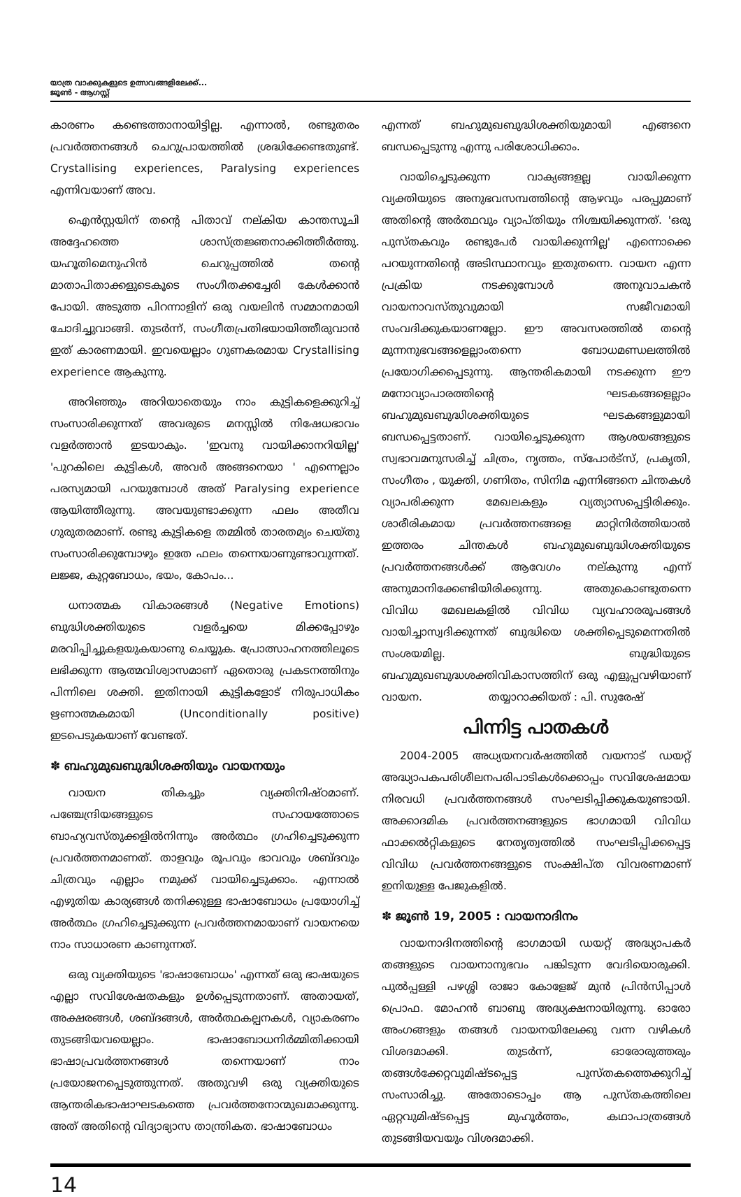യാത്ര വാക്കുകളുടെ ഉത്സവങ്ങളിലേക്ക്...
ജൂൺ - ആഗസ്റ്റ്
കാരണം കണ്ടെത്താനായിട്ടില്ല. എന്നാൽ, രണ്ടുതരം പ്രവർത്തനങ്ങൾ ചെറുപ്രായത്തിൽ ശ്രദ്ധിക്കേണ്ടതുണ്ട്. Crystallising experiences, Paralysing experiences എന്നിവയാണ് അവ.
ഐൻസ്റ്റയിന് തന്റെ പിതാവ് നല്കിയ കാന്തസൂചി അദ്ദേഹത്തെ ശാസ്ത്രജ്ഞനാക്കിത്തീർത്തു. യഹൂതിമെനുഹിൻ ചെറുപ്പത്തിൽ തന്റെ മാതാപിതാക്കളുടെകൂടെ സംഗീതക്കച്ചേരി കേൾക്കാൻ പോയി. അടുത്ത പിറന്നാളിന് ഒരു വയലിൻ സമ്മാനമായി ചോദിച്ചുവാങ്ങി. തുടർന്ന്, സംഗീതപ്രതിഭയായിത്തീരുവാൻ ഇത് കാരണമായി. ഇവയെല്ലാം ഗുണകരമായ Crystallising experience ആകുന്നു.
അറിഞ്ഞും അറിയാതെയും നാം കുട്ടികളെക്കുറിച്ച് സംസാരിക്കുന്നത് അവരുടെ മനസ്സിൽ നിഷേധഭാവം വളർത്താൻ ഇടയാകും. 'ഇവനു വായിക്കാനറിയില്ല' 'പുറകിലെ കുട്ടികൾ, അവർ അങ്ങനെയാ ' എന്നെല്ലാം പരസ്യമായി പറയുമ്പോൾ അത് Paralysing experience ആയിത്തീരുന്നു. അവയുണ്ടാക്കുന്ന ഫലം അതീവ ഗുരുതരമാണ്. രണ്ടു കുട്ടികളെ തമ്മിൽ താരതമ്യം ചെയ്തു സംസാരിക്കുമ്പോഴും ഇതേ ഫലം തന്നെയാണുണ്ടാവുന്നത്. ലജ്ജ, കുറ്റബോധം, ഭയം, കോപം...
ധനാത്മക വികാരങ്ങൾ (Negative Emotions) ബുദ്ധിശക്തിയുടെ വളർച്ചയെ മിക്കപ്പോഴും മരവിപ്പിച്ചുകളയുകയാണു ചെയ്യുക. പ്രോത്സാഹനത്തിലൂടെ ലഭിക്കുന്ന ആത്മവിശ്വാസമാണ് ഏതൊരു പ്രകടനത്തിനും പിന്നിലെ ശക്തി. ഇതിനായി കുട്ടികളോട് നിരുപാധികം ഋണാത്മകമായി (Unconditionally positive) ഇടപെടുകയാണ് വേണ്ടത്.
✽ ബഹുമുഖബുദ്ധിശക്തിയും വായനയും
വായന തികച്ചും വ്യക്തിനിഷ്ഠമാണ്. പഞ്ചേന്ദ്രിയങ്ങളുടെ സഹായത്തോടെ ബാഹ്യവസ്തുക്കളിൽനിന്നും അർത്ഥം ഗ്രഹിച്ചെടുക്കുന്ന പ്രവർത്തനമാണത്. താളവും രൂപവും ഭാവവും ശബ്ദവും ചിത്രവും എല്ലാം നമുക്ക് വായിച്ചെടുക്കാം. എന്നാൽ എഴുതിയ കാര്യങ്ങൾ തനിക്കുള്ള ഭാഷാബോധം പ്രയോഗിച്ച് അർത്ഥം ഗ്രഹിച്ചെടുക്കുന്ന പ്രവർത്തനമായാണ് വായനയെ നാം സാധാരണ കാണുന്നത്.
ഒരു വ്യക്തിയുടെ 'ഭാഷാബോധം' എന്നത് ഒരു ഭാഷയുടെ എല്ലാ സവിശേഷതകളും ഉൾപ്പെടുന്നതാണ്. അതായത്, അക്ഷരങ്ങൾ, ശബ്ദങ്ങൾ, അർത്ഥകല്പനകൾ, വ്യാകരണം തുടങ്ങിയവയെല്ലാം. ഭാഷാബോധനിർമ്മിതിക്കായി ഭാഷാപ്രവർത്തനങ്ങൾ തന്നെയാണ് നാം പ്രയോജനപ്പെടുത്തുന്നത്. അതുവഴി ഒരു വ്യക്തിയുടെ ആന്തരികഭാഷാഘടകത്തെ പ്രവർത്തനോന്മുഖമാക്കുന്നു. അത് അതിന്റെ വിദ്യാഭ്യാസ താന്ത്രികത. ഭാഷാബോധം
എന്നത് ബഹുമുഖബുദ്ധിശക്തിയുമായി എങ്ങനെ ബന്ധപ്പെടുന്നു എന്നു പരിശോധിക്കാം.
വായിച്ചെടുക്കുന്ന വാക്യങ്ങളല്ല വായിക്കുന്ന വ്യക്തിയുടെ അനുഭവസമ്പത്തിന്റെ ആഴവും പരപ്പുമാണ് അതിന്റെ അർത്ഥവും വ്യാപ്തിയും നിശ്ചയിക്കുന്നത്. 'ഒരു പുസ്തകവും രണ്ടുപേർ വായിക്കുന്നില്ല' എന്നൊക്കെ പറയുന്നതിന്റെ അടിസ്ഥാനവും ഇതുതന്നെ. വായന എന്ന പ്രക്രിയ നടക്കുമ്പോൾ അനുവാചകൻ വായനാവസ്തുവുമായി സജീവമായി സംവദിക്കുകയാണല്ലോ. ഈ അവസരത്തിൽ തന്റെ മുന്നനുഭവങ്ങളെല്ലാംതന്നെ ബോധമണ്ഡലത്തിൽ പ്രയോഗിക്കപ്പെടുന്നു. ആന്തരികമായി നടക്കുന്ന ഈ മനോവ്യാപാരത്തിന്റെ ഘടകങ്ങളെല്ലാം ബഹുമുഖബുദ്ധിശക്തിയുടെ ഘടകങ്ങളുമായി ബന്ധപ്പെട്ടതാണ്. വായിച്ചെടുക്കുന്ന ആശയങ്ങളുടെ സ്വഭാവമനുസരിച്ച് ചിത്രം, നൃത്തം, സ്പോർട്സ്, പ്രകൃതി, സംഗീതം , യുക്തി, ഗണിതം, സിനിമ എന്നിങ്ങനെ ചിന്തകൾ വ്യാപരിക്കുന്ന മേഖലകളും വ്യത്യാസപ്പെട്ടിരിക്കും. ശാരീരികമായ പ്രവർത്തനങ്ങളെ മാറ്റിനിർത്തിയാൽ ഇത്തരം ചിന്തകൾ ബഹുമുഖബുദ്ധിശക്തിയുടെ പ്രവർത്തനങ്ങൾക്ക് ആവേഗം നല്കുന്നു എന്ന് അനുമാനിക്കേണ്ടിയിരിക്കുന്നു. അതുകൊണ്ടുതന്നെ വിവിധ മേഖലകളിൽ വിവിധ വ്യവഹാരരൂപങ്ങൾ വായിച്ചാസ്വദിക്കുന്നത് ബുദ്ധിയെ ശക്തിപ്പെടുമെന്നതിൽ സംശയമില്ല. ബുദ്ധിയുടെ ബഹുമുഖബുദ്ധശക്തിവികാസത്തിന് ഒരു എളുപ്പവഴിയാണ് വായന. തയ്യാറാക്കിയത് : പി. സുരേഷ്
പിന്നിട്ട പാതകൾ
2004-2005 അധ്യയനവർഷത്തിൽ വയനാട് ഡയറ്റ് അദ്ധ്യാപകപരിശീലനപരിപാടികൾക്കൊപ്പം സവിശേഷമായ നിരവധി പ്രവർത്തനങ്ങൾ സംഘടിപ്പിക്കുകയുണ്ടായി. അക്കാദമിക പ്രവർത്തനങ്ങളുടെ ഭാഗമായി വിവിധ ഫാക്കൽറ്റികളുടെ നേതൃത്വത്തിൽ സംഘടിപ്പിക്കപ്പെട്ട വിവിധ പ്രവർത്തനങ്ങളുടെ സംക്ഷിപ്ത വിവരണമാണ് ഇനിയുള്ള പേജുകളിൽ.
✽ ജൂൺ 19, 2005 : വായനാദിനം
വായനാദിനത്തിന്റെ ഭാഗമായി ഡയറ്റ് അദ്ധ്യാപകർ തങ്ങളുടെ വായനാനുഭവം പങ്കിടുന്ന വേദിയൊരുക്കി. പുൽപ്പള്ളി പഴശ്ശി രാജാ കോളേജ് മുൻ പ്രിൻസിപ്പാൾ പ്രൊഫ. മോഹൻ ബാബു അദ്ധ്യക്ഷനായിരുന്നു. ഓരോ അംഗങ്ങളും തങ്ങൾ വായനയിലേക്കു വന്ന വഴികൾ വിശദമാക്കി. തുടർന്ന്, ഓരോരുത്തരും തങ്ങൾക്കേറ്റവുമിഷ്ടപ്പെട്ട പുസ്തകത്തെക്കുറിച്ച് സംസാരിച്ചു. അതോടൊപ്പം ആ പുസ്തകത്തിലെ ഏറ്റവുമിഷ്ടപ്പെട്ട മുഹൂർത്തം, കഥാപാത്രങ്ങൾ തുടങ്ങിയവയും വിശദമാക്കി.
14